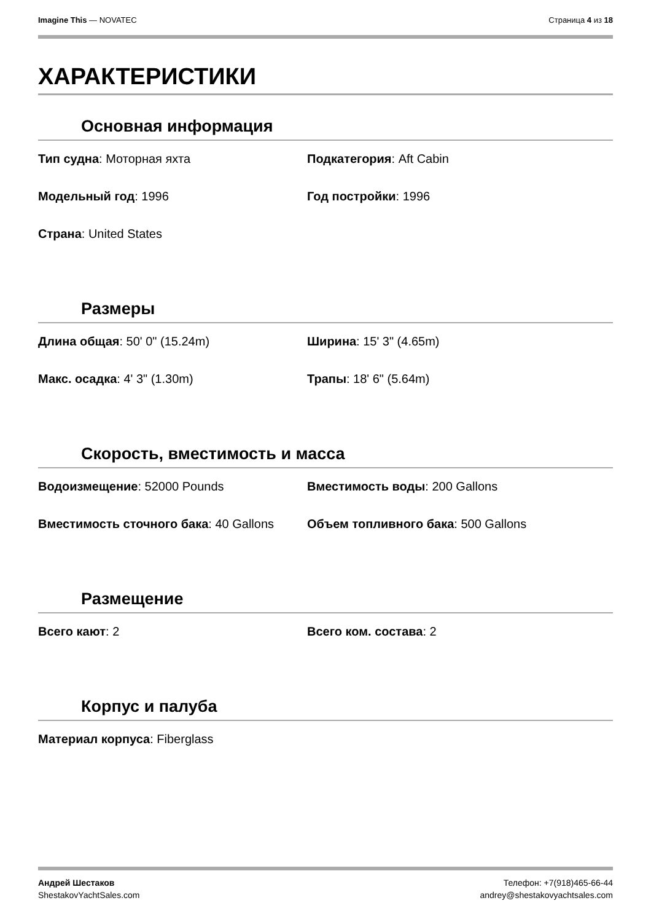Imagine This — NOVATEC Страница 4 из 18
ХАРАКТЕРИСТИКИ
Основная информация
Тип судна: Моторная яхта
Подкатегория: Aft Cabin
Модельный год: 1996
Год постройки: 1996
Страна: United States
Размеры
Длина общая: 50' 0" (15.24m)
Ширина: 15' 3" (4.65m)
Макс. осадка: 4' 3" (1.30m)
Трапы: 18' 6" (5.64m)
Скорость, вместимость и масса
Водоизмещение: 52000 Pounds
Вместимость воды: 200 Gallons
Вместимость сточного бака: 40 Gallons
Объем топливного бака: 500 Gallons
Размещение
Всего кают: 2
Всего ком. состава: 2
Корпус и палуба
Материал корпуса: Fiberglass
Андрей Шестаков
ShestakovYachtSales.com
Телефон: +7(918)465-66-44
andrey@shestakovyachtsales.com